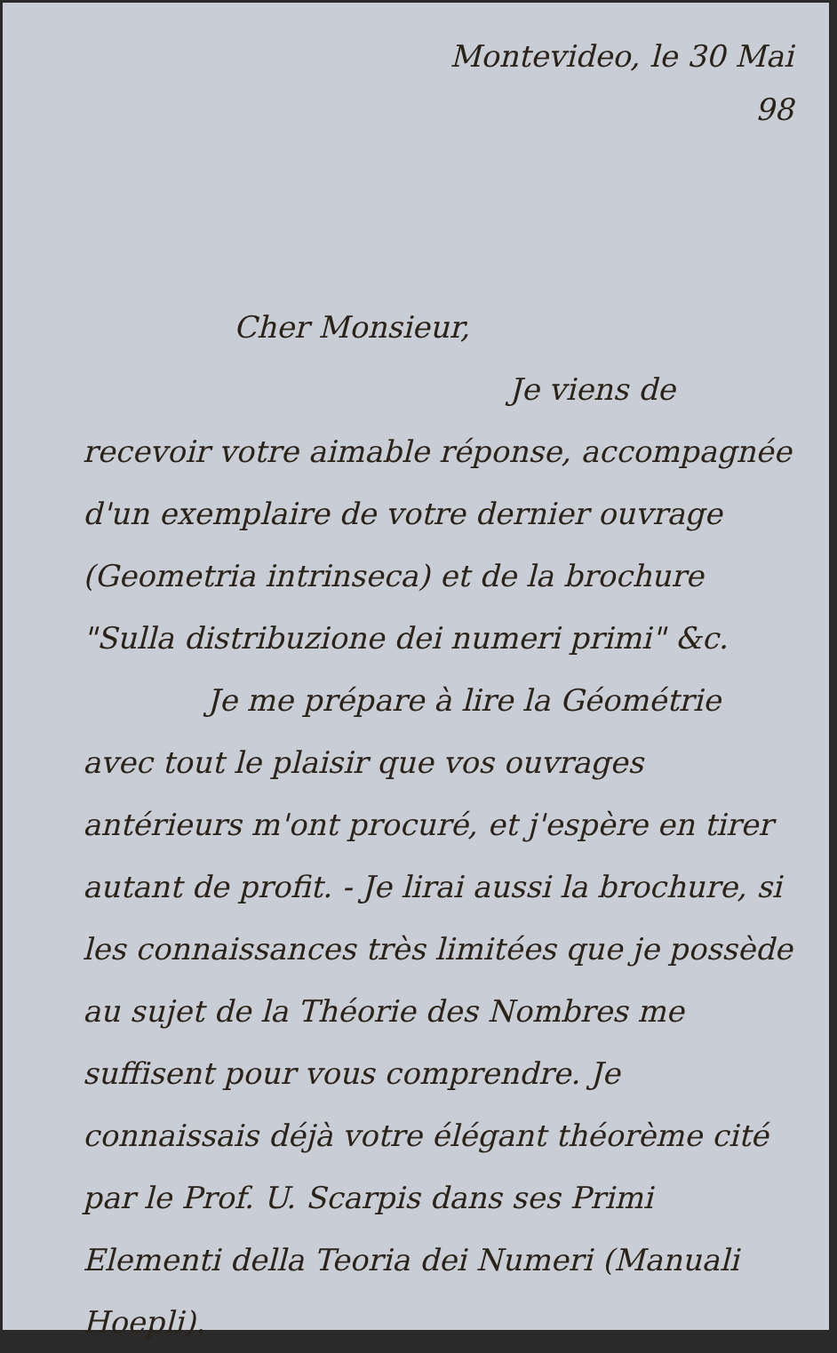Montevideo, le 30 Mai
98
Cher Monsieur,
Je viens de recevoir votre aimable réponse, accompagnée d'un exemplaire de votre dernier ouvrage (Geometria intrinseca) et de la brochure "Sulla distribuzione dei numeri primi" &c.
Je me prépare à lire la Géométrie avec tout le plaisir que vos ouvrages antérieurs m'ont procuré, et j'espère en tirer autant de profit. - Je lirai aussi la brochure, si les connaissances très limitées que je possède au sujet de la Théorie des Nombres me suffisent pour vous comprendre. Je connaissais déjà votre élégant théorème cité par le Prof. U. Scarpis dans ses Primi Elementi della Teoria dei Numeri (Manuali Hoepli).